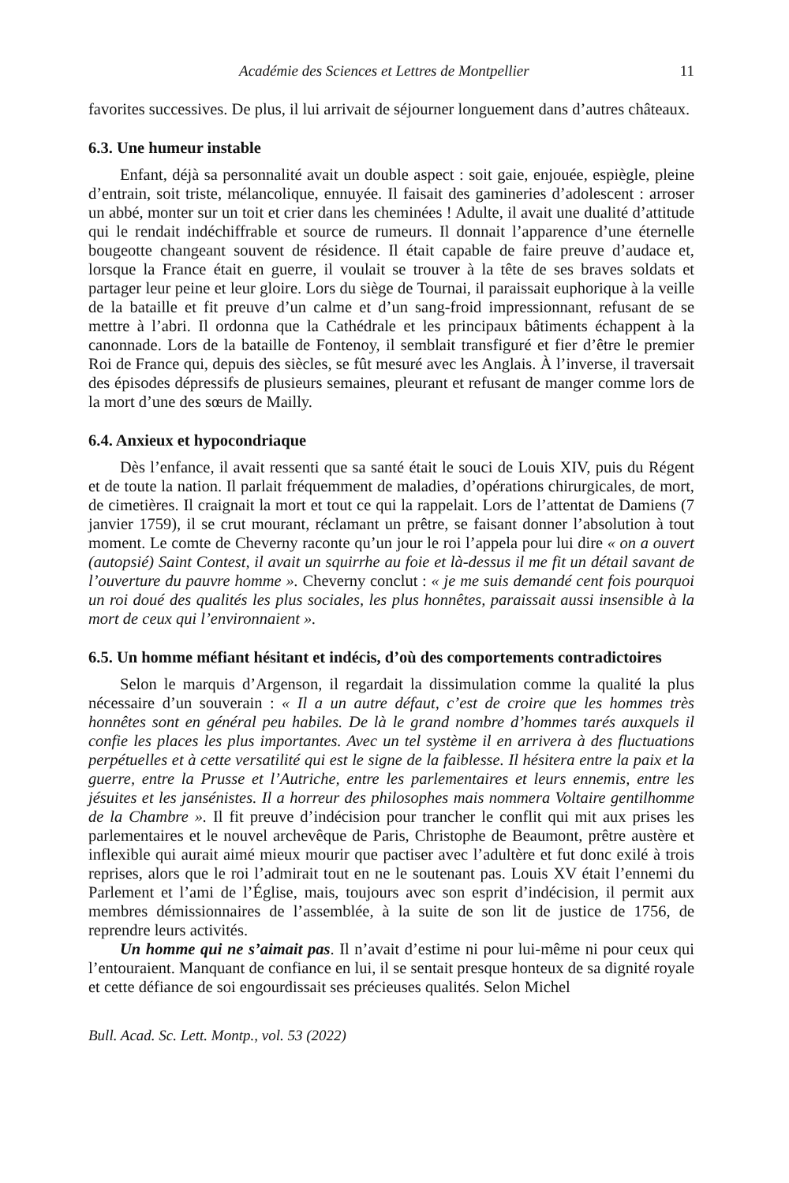Académie des Sciences et Lettres de Montpellier 11
favorites successives. De plus, il lui arrivait de séjourner longuement dans d’autres châteaux.
6.3. Une humeur instable
Enfant, déjà sa personnalité avait un double aspect : soit gaie, enjouée, espiègle, pleine d’entrain, soit triste, mélancolique, ennuyée. Il faisait des gamineries d’adolescent : arroser un abbé, monter sur un toit et crier dans les cheminées ! Adulte, il avait une dualité d’attitude qui le rendait indéchiffrable et source de rumeurs. Il donnait l’apparence d’une éternelle bougeotte changeant souvent de résidence. Il était capable de faire preuve d’audace et, lorsque la France était en guerre, il voulait se trouver à la tête de ses braves soldats et partager leur peine et leur gloire. Lors du siège de Tournai, il paraissait euphorique à la veille de la bataille et fit preuve d’un calme et d’un sang-froid impressionnant, refusant de se mettre à l’abri. Il ordonna que la Cathédrale et les principaux bâtiments échappent à la canonnade. Lors de la bataille de Fontenoy, il semblait transfiguré et fier d’être le premier Roi de France qui, depuis des siècles, se fût mesuré avec les Anglais. À l’inverse, il traversait des épisodes dépressifs de plusieurs semaines, pleurant et refusant de manger comme lors de la mort d’une des sœurs de Mailly.
6.4. Anxieux et hypocondriaque
Dès l’enfance, il avait ressenti que sa santé était le souci de Louis XIV, puis du Régent et de toute la nation. Il parlait fréquemment de maladies, d’opérations chirurgicales, de mort, de cimetières. Il craignait la mort et tout ce qui la rappelait. Lors de l’attentat de Damiens (7 janvier 1759), il se crut mourant, réclamant un prêtre, se faisant donner l’absolution à tout moment. Le comte de Cheverny raconte qu’un jour le roi l’appela pour lui dire « on a ouvert (autopsié) Saint Contest, il avait un squirrhe au foie et là-dessus il me fit un détail savant de l’ouverture du pauvre homme ». Cheverny conclut : « je me suis demandé cent fois pourquoi un roi doué des qualités les plus sociales, les plus honnêtes, paraissait aussi insensible à la mort de ceux qui l’environnaient ».
6.5. Un homme méfiant hésitant et indécis, d’où des comportements contradictoires
Selon le marquis d’Argenson, il regardait la dissimulation comme la qualité la plus nécessaire d’un souverain : « Il a un autre défaut, c’est de croire que les hommes très honnêtes sont en général peu habiles. De là le grand nombre d’hommes tarés auxquels il confie les places les plus importantes. Avec un tel système il en arrivera à des fluctuations perpétuelles et à cette versatilité qui est le signe de la faiblesse. Il hésitera entre la paix et la guerre, entre la Prusse et l’Autriche, entre les parlementaires et leurs ennemis, entre les jésuites et les jansénistes. Il a horreur des philosophes mais nommera Voltaire gentilhomme de la Chambre ». Il fit preuve d’indécision pour trancher le conflit qui mit aux prises les parlementaires et le nouvel archevêque de Paris, Christophe de Beaumont, prêtre austère et inflexible qui aurait aimé mieux mourir que pactiser avec l’adultère et fut donc exilé à trois reprises, alors que le roi l’admirait tout en ne le soutenant pas. Louis XV était l’ennemi du Parlement et l’ami de l’Église, mais, toujours avec son esprit d’indécision, il permit aux membres démissionnaires de l’assemblée, à la suite de son lit de justice de 1756, de reprendre leurs activités.
Un homme qui ne s’aimait pas. Il n’avait d’estime ni pour lui-même ni pour ceux qui l’entouraient. Manquant de confiance en lui, il se sentait presque honteux de sa dignité royale et cette défiance de soi engourdissait ses précieuses qualités. Selon Michel
Bull. Acad. Sc. Lett. Montp., vol. 53 (2022)